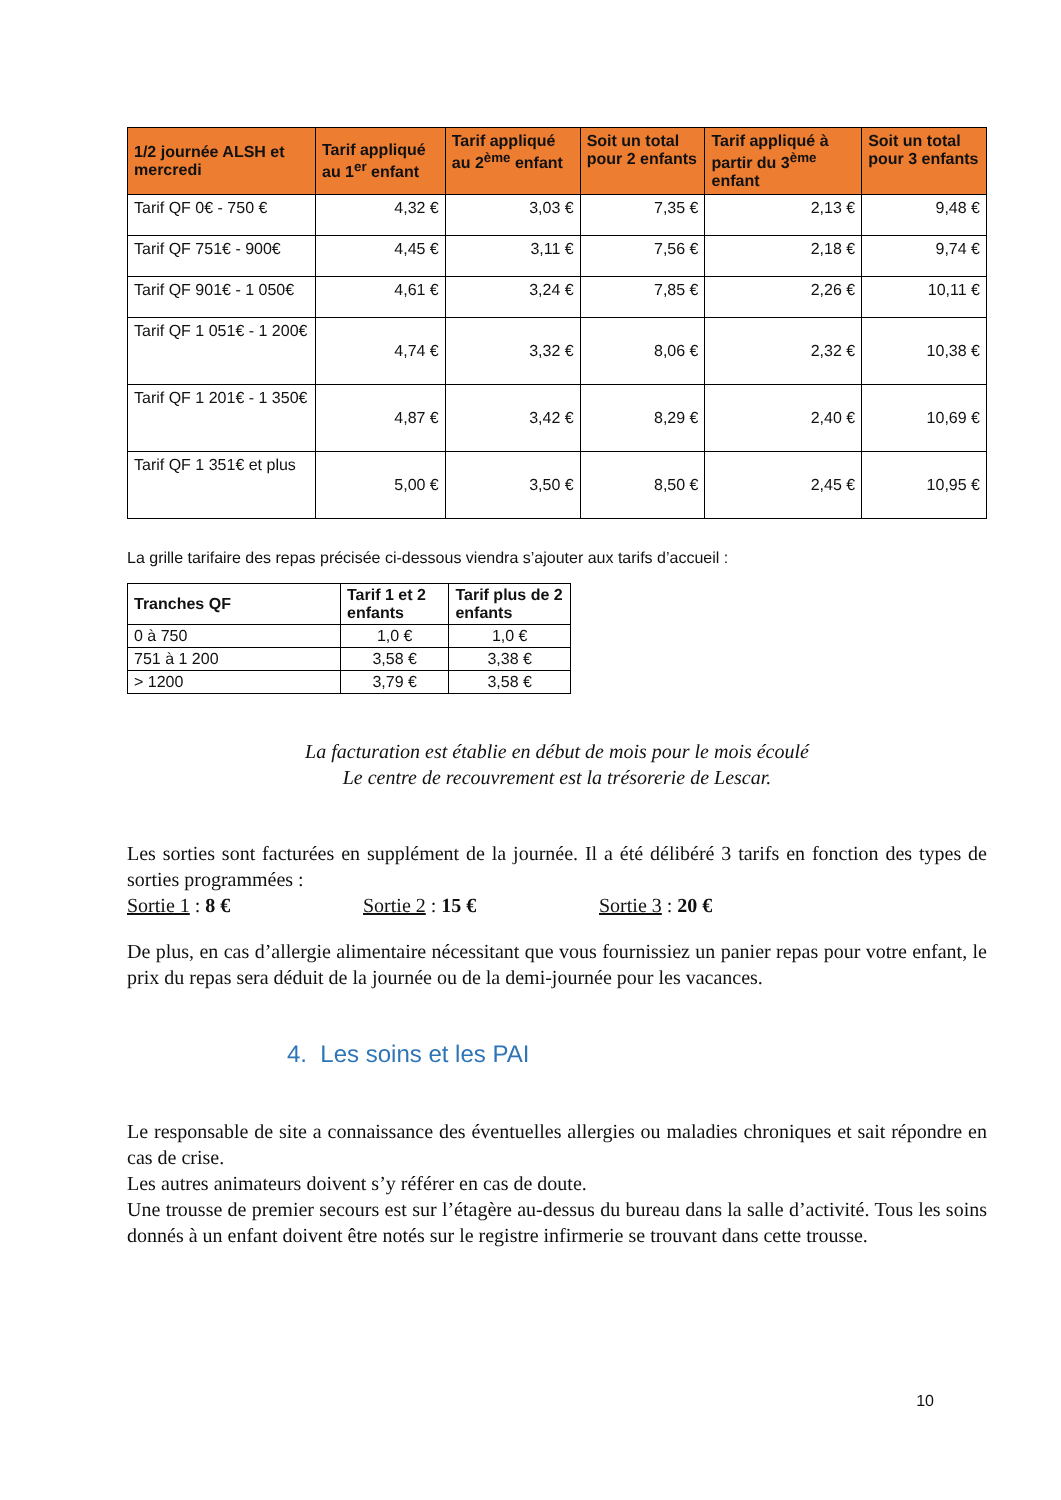| 1/2 journée ALSH et mercredi | Tarif appliqué au 1<sup>er</sup> enfant | Tarif appliqué au 2<sup>ème</sup> enfant | Soit un total pour 2 enfants | Tarif appliqué à partir du 3<sup>ème</sup> enfant | Soit un total pour 3 enfants |
| --- | --- | --- | --- | --- | --- |
| Tarif QF 0€ - 750 € | 4,32 € | 3,03 € | 7,35 € | 2,13 € | 9,48 € |
| Tarif QF 751€ - 900€ | 4,45 € | 3,11 € | 7,56 € | 2,18 € | 9,74 € |
| Tarif QF 901€ - 1 050€ | 4,61 € | 3,24 € | 7,85 € | 2,26 € | 10,11 € |
| Tarif QF 1 051€ - 1 200€ | 4,74 € | 3,32 € | 8,06 € | 2,32 € | 10,38 € |
| Tarif QF 1 201€ - 1 350€ | 4,87 € | 3,42 € | 8,29 € | 2,40 € | 10,69 € |
| Tarif QF 1 351€ et plus | 5,00 € | 3,50 € | 8,50 € | 2,45 € | 10,95 € |
La grille tarifaire des repas précisée ci-dessous viendra s’ajouter aux tarifs d’accueil :
| Tranches QF | Tarif 1 et 2 enfants | Tarif plus de 2 enfants |
| --- | --- | --- |
| 0 à 750 | 1,0 € | 1,0 € |
| 751 à 1 200 | 3,58 € | 3,38 € |
| > 1200 | 3,79 € | 3,58 € |
La facturation est établie en début de mois pour le mois écoulé
Le centre de recouvrement est la trésorerie de Lescar.
Les sorties sont facturées en supplément de la journée. Il a été délibéré 3 tarifs en fonction des types de sorties programmées :
Sortie 1 : 8 € Sortie 2 : 15 € Sortie 3 : 20 €
De plus, en cas d’allergie alimentaire nécessitant que vous fournissiez un panier repas pour votre enfant, le prix du repas sera déduit de la journée ou de la demi-journée pour les vacances.
4. Les soins et les PAI
Le responsable de site a connaissance des éventuelles allergies ou maladies chroniques et sait répondre en cas de crise.
Les autres animateurs doivent s’y référer en cas de doute.
Une trousse de premier secours est sur l’étagère au-dessus du bureau dans la salle d’activité. Tous les soins donnés à un enfant doivent être notés sur le registre infirmerie se trouvant dans cette trousse.
10